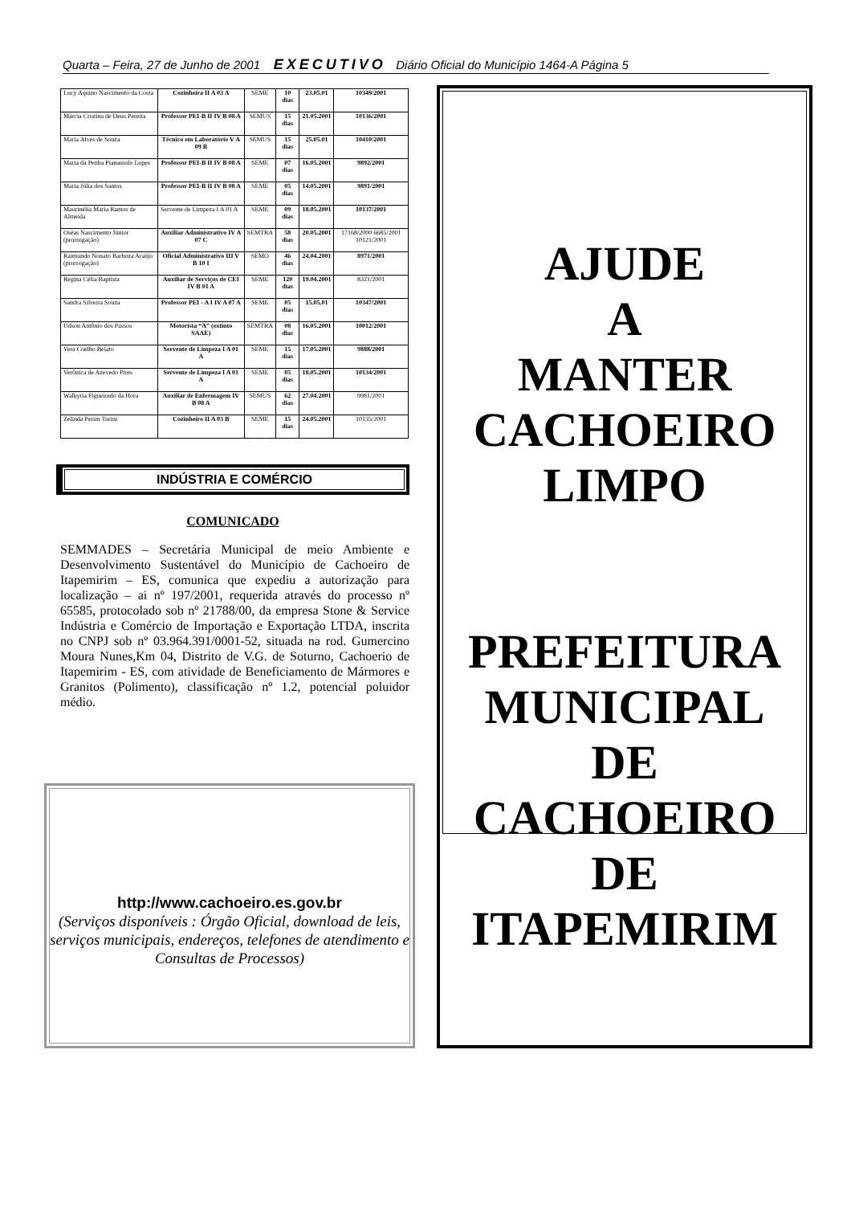Quarta – Feira, 27 de Junho de 2001 EXECUTIVO Diário Oficial do Município 1464-A Página 5
| Lucy Aquino Nascimento da Costa | Cozinheira II A 03 A | SEME | 10 dias | 23.05.01 | 10349/2001 |
| Márcia Cristina de Deus Pereira | Professor PEI-B II IV B 08 A | SEMUS | 15 dias | 21.05.2001 | 10136/2001 |
| Maria Alves de Souza | Técnico em Laboratório V A 09 B | SEMUS | 15 dias | 25.05.01 | 10410/2001 |
| Maria da Penha Pianassolo Lopes | Professor PEI-B II IV B 08 A | SEME | 07 dias | 16.05.2001 | 9892/2001 |
| Maria Júlia dos Santos | Professor PEI-B II IV B 08 A | SEME | 05 dias | 14.05.2001 | 9891/2001 |
| Maurinélia Maria Ramos de Almeida | Servente de Limpeza I A 01 A | SEME | 09 dias | 18.05.2001 | 10137/2001 |
| Oséas Nascimento Júnior (prorrogação) | Auxiliar Administrativo IV A 07 C | SEMTRA | 58 dias | 20.05.2001 | 17168/2000 6685/2001 10121/2001 |
| Raimundo Nonato Barboza Araújo (prorrogação) | Oficial Administrativo III V B 10 I | SEMO | 46 dias | 24.04.2001 | 8971/2001 |
| Regina Célia Baptista | Auxiliar de Serviços de CEI IV B 01 A | SEME | 120 dias | 19.04.2001 | 8321/2001 |
| Sandra Silveira Souza | Professor PEI - A I IV A 07 A | SEME | 05 dias | 15.05.01 | 10347/2001 |
| Udson Antônio dos Passos | Motorista “A” (extinto SAAE) | SEMTRA | 08 dias | 16.05.2001 | 10012/2001 |
| Vera Coelho Belato | Servente de Limpeza I A 01 A | SEME | 15 dias | 17.05.2001 | 9888/2001 |
| Verônica de Azevedo Pires | Servente de Limpeza I A 01 A | SEME | 05 dias | 18.05.2001 | 10134/2001 |
| Walkyria Figueiredo da Hora | Auxiliar de Enfermagem IV B 08 A | SEMUS | 62 dias | 27.04.2001 | 9981/2001 |
| Zelinda Perim Turini | Cozinheiro II A 03 B | SEME | 15 dias | 24.05.2001 | 10135/2001 |
INDÚSTRIA E COMÉRCIO
COMUNICADO
SEMMADES – Secretária Municipal de meio Ambiente e Desenvolvimento Sustentável do Município de Cachoeiro de Itapemirim – ES, comunica que expediu a autorização para localização – ai nº 197/2001, requerida através do processo nº 65585, protocolado sob nº 21788/00, da empresa Stone & Service Indústria e Comércio de Importação e Exportação LTDA, inscrita no CNPJ sob nº 03.964.391/0001-52, situada na rod. Gumercino Moura Nunes,Km 04, Distrito de V.G. de Soturno, Cachoerio de Itapemirim - ES, com atividade de Beneficiamento de Mármores e Granitos (Polimento), classificação nº 1.2, potencial poluidor médio.
http://www.cachoeiro.es.gov.br
(Serviços disponíveis : Órgão Oficial, download de leis, serviços municipais, endereços, telefones de atendimento e Consultas de Processos)
AJUDE
A
MANTER
CACHOEIRO
LIMPO
PREFEITURA
MUNICIPAL
DE
CACHOEIRO
DE
ITAPEMIRIM